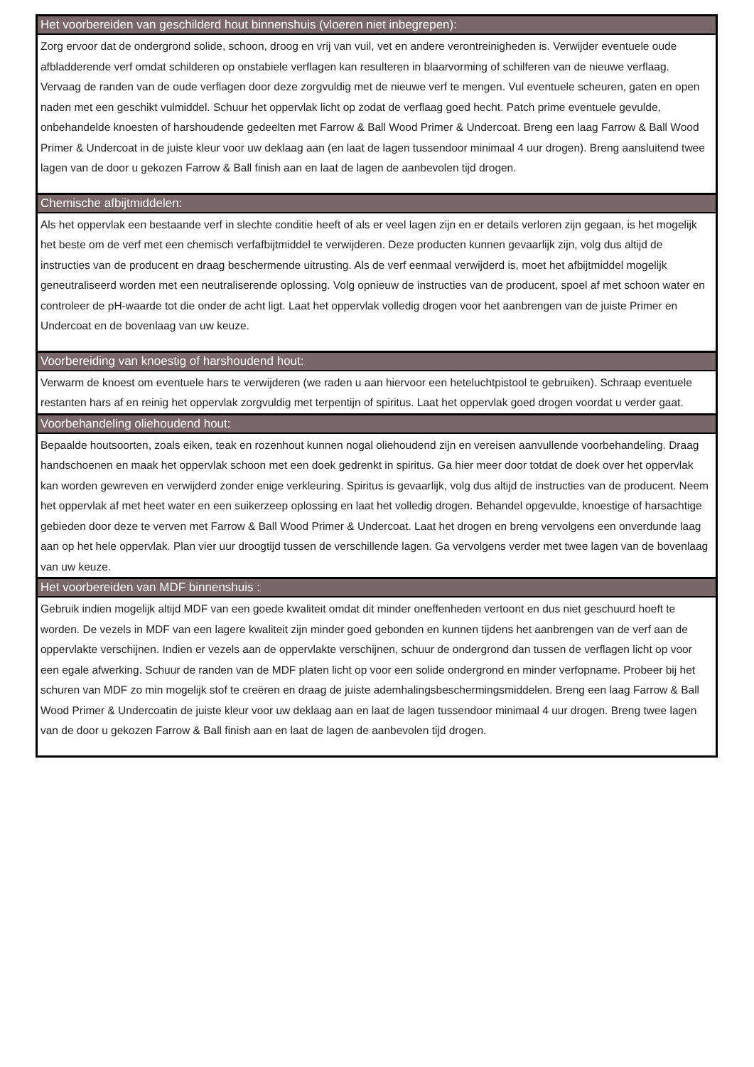| Het voorbereiden van geschilderd hout binnenshuis (vloeren niet inbegrepen): |
| --- |
| Zorg ervoor dat de ondergrond solide, schoon, droog en vrij van vuil, vet en andere verontreinigheden is. Verwijder eventuele oude afbladderende verf omdat schilderen op onstabiele verflagen kan resulteren in blaarvorming of schilferen van de nieuwe verflaag. Vervaag de randen van de oude verflagen door deze zorgvuldig met de nieuwe verf te mengen. Vul eventuele scheuren, gaten en open naden met een geschikt vulmiddel. Schuur het oppervlak licht op zodat de verflaag goed hecht. Patch prime eventuele gevulde, onbehandelde knoesten of harshoudende gedeelten met Farrow & Ball Wood Primer & Undercoat. Breng een laag Farrow & Ball Wood Primer & Undercoat in de juiste kleur voor uw deklaag aan (en laat de lagen tussendoor minimaal 4 uur drogen). Breng aansluitend twee lagen van de door u gekozen Farrow & Ball finish aan en laat de lagen de aanbevolen tijd drogen. |
| Chemische afbijtmiddelen: |
| Als het oppervlak een bestaande verf in slechte conditie heeft of als er veel lagen zijn en er details verloren zijn gegaan, is het mogelijk het beste om de verf met een chemisch verfafbijtmiddel te verwijderen. Deze producten kunnen gevaarlijk zijn, volg dus altijd de instructies van de producent en draag beschermende uitrusting. Als de verf eenmaal verwijderd is, moet het afbijtmiddel mogelijk geneutraliseerd worden met een neutraliserende oplossing. Volg opnieuw de instructies van de producent, spoel af met schoon water en controleer de pH-waarde tot die onder de acht ligt. Laat het oppervlak volledig drogen voor het aanbrengen van de juiste Primer en Undercoat en de bovenlaag van uw keuze. |
| Voorbereiding van knoestig of harshoudend hout: |
| Verwarm de knoest om eventuele hars te verwijderen (we raden u aan hiervoor een heteluchtpistool te gebruiken). Schraap eventuele restanten hars af en reinig het oppervlak zorgvuldig met terpentijn of spiritus. Laat het oppervlak goed drogen voordat u verder gaat. |
| Voorbehandeling oliehoudend hout: |
| Bepaalde houtsoorten, zoals eiken, teak en rozenhout kunnen nogal oliehoudend zijn en vereisen aanvullende voorbehandeling. Draag handschoenen en maak het oppervlak schoon met een doek gedrenkt in spiritus. Ga hier meer door totdat de doek over het oppervlak kan worden gewreven en verwijderd zonder enige verkleuring. Spiritus is gevaarlijk, volg dus altijd de instructies van de producent. Neem het oppervlak af met heet water en een suikerzeep oplossing en laat het volledig drogen. Behandel opgevulde, knoestige of harsachtige gebieden door deze te verven met Farrow & Ball Wood Primer & Undercoat. Laat het drogen en breng vervolgens een onverdunde laag aan op het hele oppervlak. Plan vier uur droogtijd tussen de verschillende lagen. Ga vervolgens verder met twee lagen van de bovenlaag van uw keuze. |
| Het voorbereiden van MDF binnenshuis : |
| Gebruik indien mogelijk altijd MDF van een goede kwaliteit omdat dit minder oneffenheden vertoont en dus niet geschuurd hoeft te worden. De vezels in MDF van een lagere kwaliteit zijn minder goed gebonden en kunnen tijdens het aanbrengen van de verf aan de oppervlakte verschijnen. Indien er vezels aan de oppervlakte verschijnen, schuur de ondergrond dan tussen de verflagen licht op voor een egale afwerking. Schuur de randen van de MDF platen licht op voor een solide ondergrond en minder verfopname. Probeer bij het schuren van MDF zo min mogelijk stof te creëren en draag de juiste ademhalingsbeschermingsmiddelen. Breng een laag Farrow & Ball Wood Primer & Undercoatin de juiste kleur voor uw deklaag aan en laat de lagen tussendoor minimaal 4 uur drogen. Breng twee lagen van de door u gekozen Farrow & Ball finish aan en laat de lagen de aanbevolen tijd drogen. |